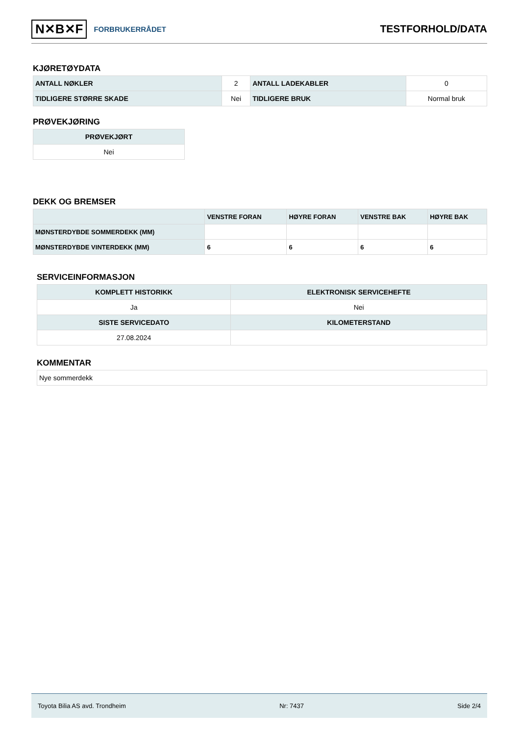N✕B✕F FORBRUKERRÅDET
TESTFORHOLD/DATA
KJØRETØYDATA
| ANTALL NØKLER | 2 | ANTALL LADEKABLER | 0 |
| TIDLIGERE STØRRE SKADE | Nei | TIDLIGERE BRUK | Normal bruk |
PRØVEKJØRING
| PRØVEKJØRT |
| --- |
| Nei |
DEKK OG BREMSER
| | VENSTRE FORAN | HØYRE FORAN | VENSTRE BAK | HØYRE BAK |
| --- | --- | --- | --- | --- |
| MØNSTERDYBDE SOMMERDEKK (MM) | | | | |
| MØNSTERDYBDE VINTERDEKK (MM) | 6 | 6 | 6 | 6 |
SERVICEINFORMASJON
| KOMPLETT HISTORIKK | ELEKTRONISK SERVICEHEFTE |
| --- | --- |
| Ja | Nei |
| SISTE SERVICEDATO | KILOMETERSTAND |
| 27.08.2024 | |
KOMMENTAR
| Nye sommerdekk |
Toyota Bilia AS avd. Trondheim Nr: 7437 Side 2/4